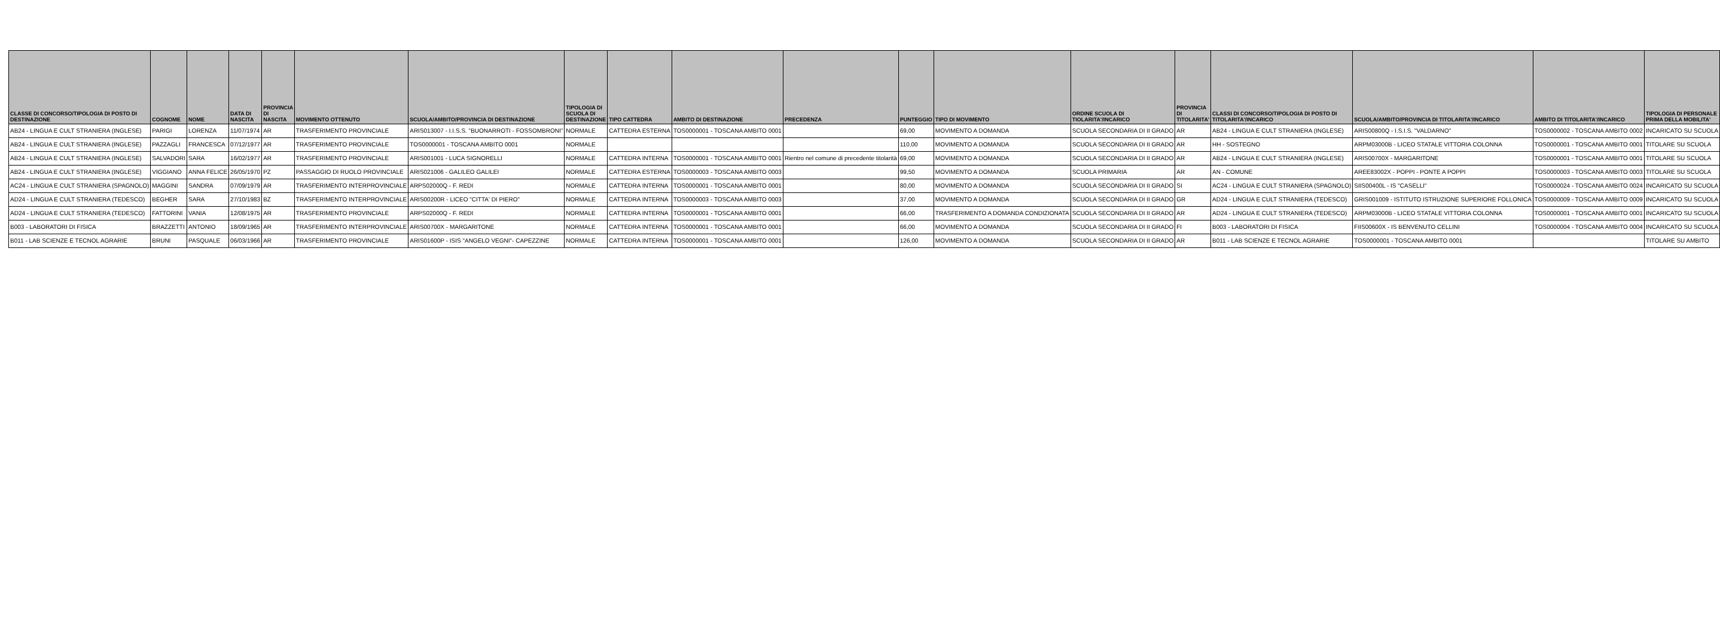| CLASSE DI CONCORSO/TIPOLOGIA DI POSTO DI DESTINAZIONE | COGNOME | NOME | DATA DI NASCITA | PROVINCIA DI NASCITA | MOVIMENTO OTTENUTO | SCUOLA/AMBITO/PROVINCIA DI DESTINAZIONE | TIPOLOGIA DI SCUOLA DI DESTINAZIONE | TIPO CATTEDRA | AMBITO DI DESTINAZIONE | PRECEDENZA | PUNTEGGIO | TIPO DI MOVIMENTO | ORDINE SCUOLA DI TIOLARITA'/INCARICO | PROVINCIA DI TITOLARITA' | CLASSI DI CONCORSO/TIPOLOGIA DI POSTO DI TITOLARITA'/INCARICO | SCUOLA/AMBITO/PROVINCIA DI TITOLARITA'/INCARICO | AMBITO DI TITOLARITA'/INCARICO | TIPOLOGIA DI PERSONALE PRIMA DELLA MOBILITA' |
| --- | --- | --- | --- | --- | --- | --- | --- | --- | --- | --- | --- | --- | --- | --- | --- | --- | --- | --- |
| AB24 - LINGUA E CULT STRANIERA (INGLESE) | PARIGI | LORENZA | 11/07/1974 | AR | TRASFERIMENTO PROVINCIALE | ARIS013007 - I.I.S.S. "BUONARROTI - FOSSOMBRONI" | NORMALE | CATTEDRA ESTERNA | TOS0000001 - TOSCANA AMBITO 0001 | | 69,00 | MOVIMENTO A DOMANDA | SCUOLA SECONDARIA DI II GRADO | AR | AB24 - LINGUA E CULT STRANIERA (INGLESE) | ARIS00800Q - I.S.I.S. "VALDARNO" | TOS0000002 - TOSCANA AMBITO 0002 | INCARICATO SU SCUOLA |
| AB24 - LINGUA E CULT STRANIERA (INGLESE) | PAZZAGLI | FRANCESCA | 07/12/1977 | AR | TRASFERIMENTO PROVINCIALE | TOS0000001 - TOSCANA AMBITO 0001 | NORMALE | | | | 110,00 | MOVIMENTO A DOMANDA | SCUOLA SECONDARIA DI II GRADO | AR | HH - SOSTEGNO | ARPM03000B - LICEO STATALE VITTORIA COLONNA | TOS0000001 - TOSCANA AMBITO 0001 | TITOLARE SU SCUOLA |
| AB24 - LINGUA E CULT STRANIERA (INGLESE) | SALVADORI | SARA | 16/02/1977 | AR | TRASFERIMENTO PROVINCIALE | ARIS001001 - LUCA SIGNORELLI | NORMALE | CATTEDRA INTERNA | TOS0000001 - TOSCANA AMBITO 0001 | Rientro nel comune di precedente titolarità | 69,00 | MOVIMENTO A DOMANDA | SCUOLA SECONDARIA DI II GRADO | AR | AB24 - LINGUA E CULT STRANIERA (INGLESE) | ARIS00700X - MARGARITONE | TOS0000001 - TOSCANA AMBITO 0001 | TITOLARE SU SCUOLA |
| AB24 - LINGUA E CULT STRANIERA (INGLESE) | VIGGIANO | ANNA FELICE | 26/05/1970 | PZ | PASSAGGIO DI RUOLO PROVINCIALE | ARIS021006 - GALILEO GALILEI | NORMALE | CATTEDRA ESTERNA | TOS0000003 - TOSCANA AMBITO 0003 | | 99,50 | MOVIMENTO A DOMANDA | SCUOLA PRIMARIA | AR | AN - COMUNE | AREE83002X - POPPI - PONTE A POPPI | TOS0000003 - TOSCANA AMBITO 0003 | TITOLARE SU SCUOLA |
| AC24 - LINGUA E CULT STRANIERA (SPAGNOLO) | MAGGINI | SANDRA | 07/09/1979 | AR | TRASFERIMENTO INTERPROVINCIALE | ARPS02000Q - F. REDI | NORMALE | CATTEDRA INTERNA | TOS0000001 - TOSCANA AMBITO 0001 | | 80,00 | MOVIMENTO A DOMANDA | SCUOLA SECONDARIA DI II GRADO | SI | AC24 - LINGUA E CULT STRANIERA (SPAGNOLO) | SIIS00400L - IS "CASELLI" | TOS0000024 - TOSCANA AMBITO 0024 | INCARICATO SU SCUOLA |
| AD24 - LINGUA E CULT STRANIERA (TEDESCO) | BEGHER | SARA | 27/10/1983 | BZ | TRASFERIMENTO INTERPROVINCIALE | ARIS00200R - LICEO "CITTA' DI PIERO" | NORMALE | CATTEDRA INTERNA | TOS0000003 - TOSCANA AMBITO 0003 | | 37,00 | MOVIMENTO A DOMANDA | SCUOLA SECONDARIA DI II GRADO | GR | AD24 - LINGUA E CULT STRANIERA (TEDESCO) | GRIS001009 - ISTITUTO ISTRUZIONE SUPERIORE FOLLONICA | TOS0000009 - TOSCANA AMBITO 0009 | INCARICATO SU SCUOLA |
| AD24 - LINGUA E CULT STRANIERA (TEDESCO) | FATTORINI | VANIA | 12/08/1975 | AR | TRASFERIMENTO PROVINCIALE | ARPS02000Q - F. REDI | NORMALE | CATTEDRA INTERNA | TOS0000001 - TOSCANA AMBITO 0001 | | 66,00 | TRASFERIMENTO A DOMANDA CONDIZIONATA | SCUOLA SECONDARIA DI II GRADO | AR | AD24 - LINGUA E CULT STRANIERA (TEDESCO) | ARPM03000B - LICEO STATALE VITTORIA COLONNA | TOS0000001 - TOSCANA AMBITO 0001 | INCARICATO SU SCUOLA |
| B003 - LABORATORI DI FISICA | BRAZZETTI | ANTONIO | 18/09/1965 | AR | TRASFERIMENTO INTERPROVINCIALE | ARIS00700X - MARGARITONE | NORMALE | CATTEDRA INTERNA | TOS0000001 - TOSCANA AMBITO 0001 | | 66,00 | MOVIMENTO A DOMANDA | SCUOLA SECONDARIA DI II GRADO | FI | B003 - LABORATORI DI FISICA | FIIS00600X - IS BENVENUTO CELLINI | TOS0000004 - TOSCANA AMBITO 0004 | INCARICATO SU SCUOLA |
| B011 - LAB SCIENZE E TECNOL AGRARIE | BRUNI | PASQUALE | 06/03/1966 | AR | TRASFERIMENTO PROVINCIALE | ARIS01600P - ISIS "ANGELO VEGNI"- CAPEZZINE | NORMALE | CATTEDRA INTERNA | TOS0000001 - TOSCANA AMBITO 0001 | | 126,00 | MOVIMENTO A DOMANDA | SCUOLA SECONDARIA DI II GRADO | AR | B011 - LAB SCIENZE E TECNOL AGRARIE | TOS0000001 - TOSCANA AMBITO 0001 | | TITOLARE SU AMBITO |